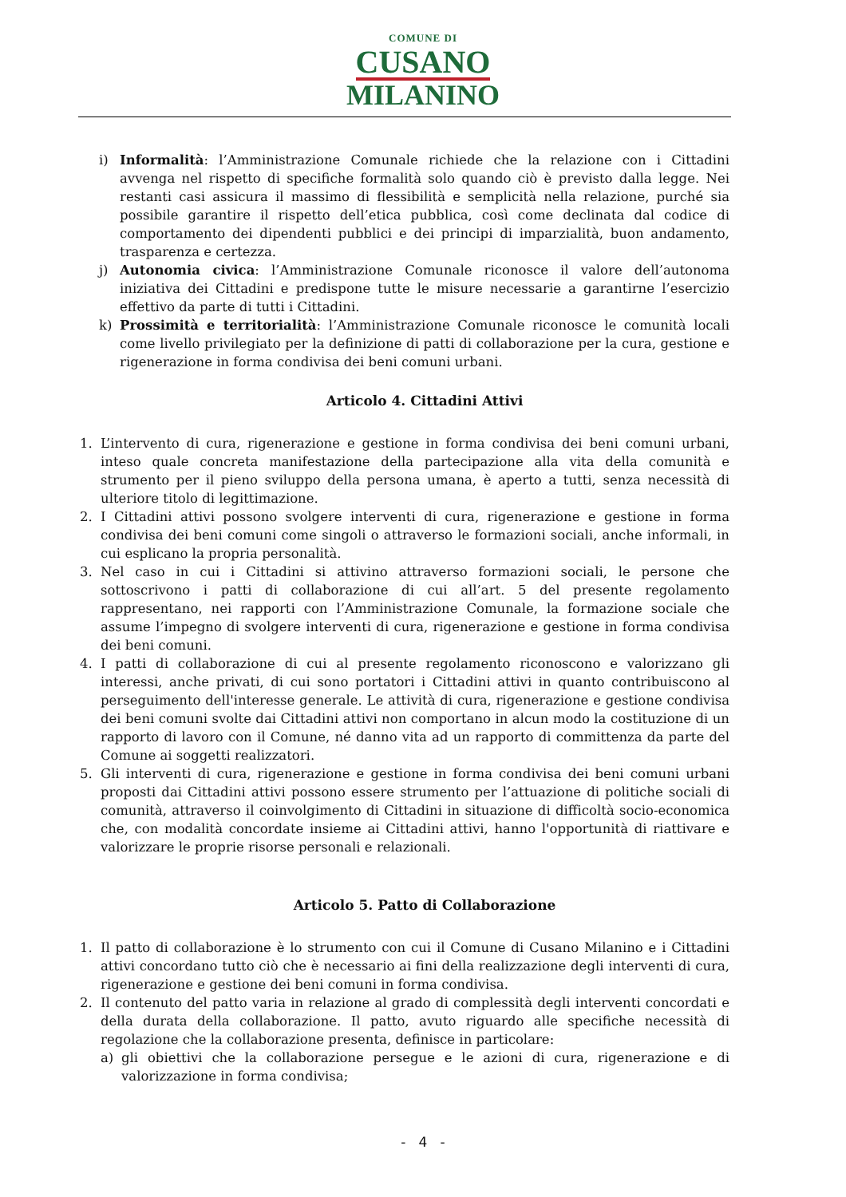COMUNE DI
CUSANO
MILANINO
i) Informalità: l’Amministrazione Comunale richiede che la relazione con i Cittadini avvenga nel rispetto di specifiche formalità solo quando ciò è previsto dalla legge. Nei restanti casi assicura il massimo di flessibilità e semplicità nella relazione, purché sia possibile garantire il rispetto dell’etica pubblica, così come declinata dal codice di comportamento dei dipendenti pubblici e dei principi di imparzialità, buon andamento, trasparenza e certezza.
j) Autonomia civica: l’Amministrazione Comunale riconosce il valore dell’autonoma iniziativa dei Cittadini e predispone tutte le misure necessarie a garantirne l’esercizio effettivo da parte di tutti i Cittadini.
k) Prossimità e territorialità: l’Amministrazione Comunale riconosce le comunità locali come livello privilegiato per la definizione di patti di collaborazione per la cura, gestione e rigenerazione in forma condivisa dei beni comuni urbani.
Articolo 4. Cittadini Attivi
1. L’intervento di cura, rigenerazione e gestione in forma condivisa dei beni comuni urbani, inteso quale concreta manifestazione della partecipazione alla vita della comunità e strumento per il pieno sviluppo della persona umana, è aperto a tutti, senza necessità di ulteriore titolo di legittimazione.
2. I Cittadini attivi possono svolgere interventi di cura, rigenerazione e gestione in forma condivisa dei beni comuni come singoli o attraverso le formazioni sociali, anche informali, in cui esplicano la propria personalità.
3. Nel caso in cui i Cittadini si attivino attraverso formazioni sociali, le persone che sottoscrivono i patti di collaborazione di cui all’art. 5 del presente regolamento rappresentano, nei rapporti con l’Amministrazione Comunale, la formazione sociale che assume l’impegno di svolgere interventi di cura, rigenerazione e gestione in forma condivisa dei beni comuni.
4. I patti di collaborazione di cui al presente regolamento riconoscono e valorizzano gli interessi, anche privati, di cui sono portatori i Cittadini attivi in quanto contribuiscono al perseguimento dell'interesse generale. Le attività di cura, rigenerazione e gestione condivisa dei beni comuni svolte dai Cittadini attivi non comportano in alcun modo la costituzione di un rapporto di lavoro con il Comune, né danno vita ad un rapporto di committenza da parte del Comune ai soggetti realizzatori.
5. Gli interventi di cura, rigenerazione e gestione in forma condivisa dei beni comuni urbani proposti dai Cittadini attivi possono essere strumento per l’attuazione di politiche sociali di comunità, attraverso il coinvolgimento di Cittadini in situazione di difficoltà socio-economica che, con modalità concordate insieme ai Cittadini attivi, hanno l'opportunità di riattivare e valorizzare le proprie risorse personali e relazionali.
Articolo 5. Patto di Collaborazione
1. Il patto di collaborazione è lo strumento con cui il Comune di Cusano Milanino e i Cittadini attivi concordano tutto ciò che è necessario ai fini della realizzazione degli interventi di cura, rigenerazione e gestione dei beni comuni in forma condivisa.
2. Il contenuto del patto varia in relazione al grado di complessità degli interventi concordati e della durata della collaborazione. Il patto, avuto riguardo alle specifiche necessità di regolazione che la collaborazione presenta, definisce in particolare:
a) gli obiettivi che la collaborazione persegue e le azioni di cura, rigenerazione e di valorizzazione in forma condivisa;
- 4 -